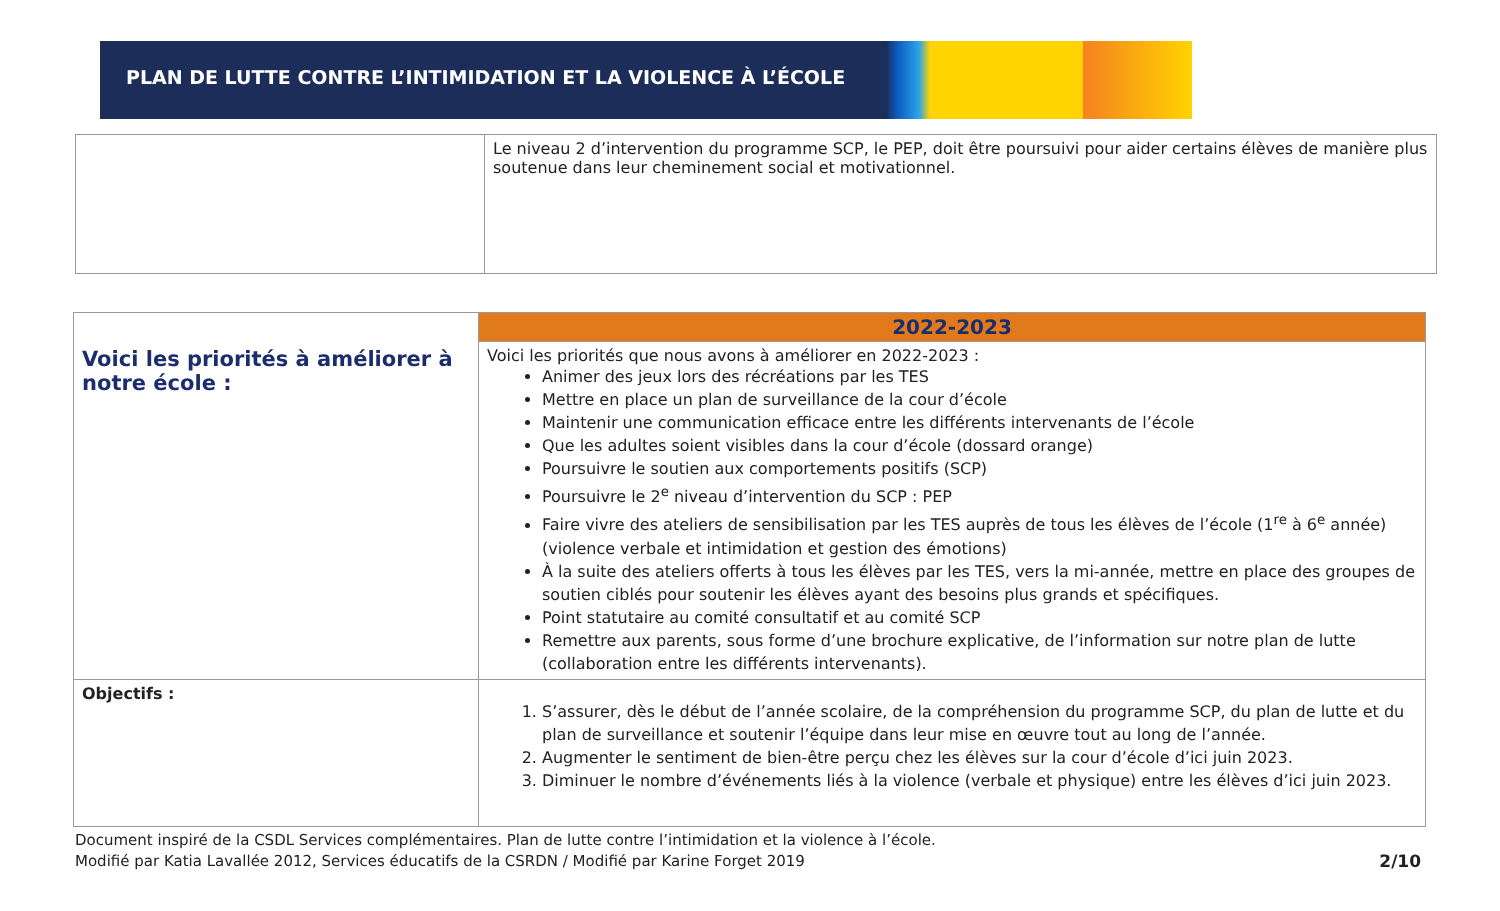PLAN DE LUTTE CONTRE L’INTIMIDATION ET LA VIOLENCE À L’ÉCOLE
| | Le niveau 2 d’intervention du programme SCP, le PEP, doit être poursuivi pour aider certains élèves de manière plus soutenue dans leur cheminement social et motivationnel. |
| Voici les priorités à améliorer à notre école : | 2022-2023 |
| | Voici les priorités que nous avons à améliorer en 2022-2023 : Animer des jeux lors des récréations par les TES Mettre en place un plan de surveillance de la cour d’école Maintenir une communication efficace entre les différents intervenants de l’école Que les adultes soient visibles dans la cour d’école (dossard orange) Poursuivre le soutien aux comportements positifs (SCP) Poursuivre le 2<sup>e</sup> niveau d’intervention du SCP : PEP Faire vivre des ateliers de sensibilisation par les TES auprès de tous les élèves de l’école (1<sup>re</sup> à 6<sup>e</sup> année) (violence verbale et intimidation et gestion des émotions) À la suite des ateliers offerts à tous les élèves par les TES, vers la mi-année, mettre en place des groupes de soutien ciblés pour soutenir les élèves ayant des besoins plus grands et spécifiques. Point statutaire au comité consultatif et au comité SCP Remettre aux parents, sous forme d’une brochure explicative, de l’information sur notre plan de lutte (collaboration entre les différents intervenants). |
| Objectifs : | 1. S’assurer, dès le début de l’année scolaire, de la compréhension du programme SCP, du plan de lutte et du plan de surveillance et soutenir l’équipe dans leur mise en œuvre tout au long de l’année. 2. Augmenter le sentiment de bien-être perçu chez les élèves sur la cour d’école d’ici juin 2023. 3. Diminuer le nombre d’événements liés à la violence (verbale et physique) entre les élèves d’ici juin 2023. |
Document inspiré de la CSDL Services complémentaires. Plan de lutte contre l’intimidation et la violence à l’école.
Modifié par Katia Lavallée 2012, Services éducatifs de la CSRDN / Modifié par Karine Forget 2019 2/10